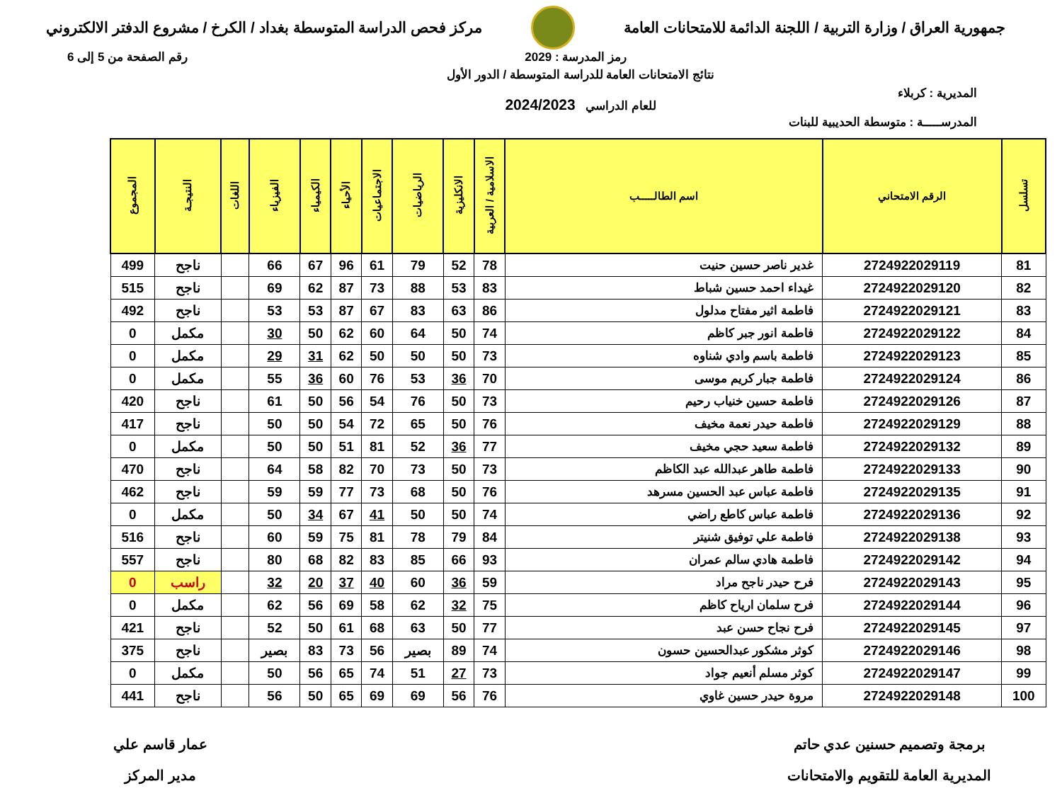جمهورية العراق / وزارة التربية / اللجنة الدائمة للامتحانات العامة
مركز فحص الدراسة المتوسطة بغداد / الكرخ / مشروع الدفتر الالكتروني
رمز المدرسة : 2029 رقم الصفحة من 5 إلى 6
المديرية : كربلاء
المدرســـــة : متوسطة الحديبية للبنات
نتائج الامتحانات العامة للدراسة المتوسطة / الدور الأول
للعام الدراسي 2024/2023
| تسلسل | الرقم الامتحاني | اسم الطالـــــب | الاسلامية / العربية | الانكليزية | الرياضيات | الاجتماعيات | الأحياء | الكيمياء | الفيزياء | اللغات | النتيجـة | المجموع |
| --- | --- | --- | --- | --- | --- | --- | --- | --- | --- | --- | --- | --- |
| 81 | 2724922029119 | غدير ناصر حسين حنيت | 78 | 52 | 79 | 61 | 96 | 67 | 66 | | ناجح | 499 |
| 82 | 2724922029120 | غيداء احمد حسين شباط | 83 | 53 | 88 | 73 | 87 | 62 | 69 | | ناجح | 515 |
| 83 | 2724922029121 | فاطمة اثير مفتاح مدلول | 86 | 63 | 83 | 67 | 87 | 53 | 53 | | ناجح | 492 |
| 84 | 2724922029122 | فاطمة انور جبر كاظم | 74 | 50 | 64 | 60 | 62 | 50 | 30 | | مكمل | 0 |
| 85 | 2724922029123 | فاطمة باسم وادي شناوه | 73 | 50 | 50 | 50 | 62 | 31 | 29 | | مكمل | 0 |
| 86 | 2724922029124 | فاطمة جبار كريم موسى | 70 | 36 | 53 | 76 | 60 | 36 | 55 | | مكمل | 0 |
| 87 | 2724922029126 | فاطمة حسين خنياب رحيم | 73 | 50 | 76 | 54 | 56 | 50 | 61 | | ناجح | 420 |
| 88 | 2724922029129 | فاطمة حيدر نعمة مخيف | 76 | 50 | 65 | 72 | 54 | 50 | 50 | | ناجح | 417 |
| 89 | 2724922029132 | فاطمة سعيد حجي مخيف | 77 | 36 | 52 | 81 | 51 | 50 | 50 | | مكمل | 0 |
| 90 | 2724922029133 | فاطمة طاهر عبدالله عبد الكاظم | 73 | 50 | 73 | 70 | 82 | 58 | 64 | | ناجح | 470 |
| 91 | 2724922029135 | فاطمة عباس عبد الحسين مسرهد | 76 | 50 | 68 | 73 | 77 | 59 | 59 | | ناجح | 462 |
| 92 | 2724922029136 | فاطمة عباس كاطع راضي | 74 | 50 | 50 | 41 | 67 | 34 | 50 | | مكمل | 0 |
| 93 | 2724922029138 | فاطمة علي توفيق شنيتر | 84 | 79 | 78 | 81 | 75 | 59 | 60 | | ناجح | 516 |
| 94 | 2724922029142 | فاطمة هادي سالم عمران | 93 | 66 | 85 | 83 | 82 | 68 | 80 | | ناجح | 557 |
| 95 | 2724922029143 | فرح حيدر ناجح مراد | 59 | 36 | 60 | 40 | 37 | 20 | 32 | | راسب | 0 |
| 96 | 2724922029144 | فرح سلمان ارياح كاظم | 75 | 32 | 62 | 58 | 69 | 56 | 62 | | مكمل | 0 |
| 97 | 2724922029145 | فرح نجاح حسن عبد | 77 | 50 | 63 | 68 | 61 | 50 | 52 | | ناجح | 421 |
| 98 | 2724922029146 | كوثر مشكور عبدالحسين حسون | 74 | 89 | بصير | 56 | 73 | 83 | بصير | | ناجح | 375 |
| 99 | 2724922029147 | كوثر مسلم أنعيم جواد | 73 | 27 | 51 | 74 | 65 | 56 | 50 | | مكمل | 0 |
| 100 | 2724922029148 | مروة حيدر حسين غاوي | 76 | 56 | 69 | 69 | 65 | 50 | 56 | | ناجح | 441 |
برمجة وتصميم حسنين عدي حاتم
المديرية العامة للتقويم والامتحانات
عمار قاسم علي
مدير المركز